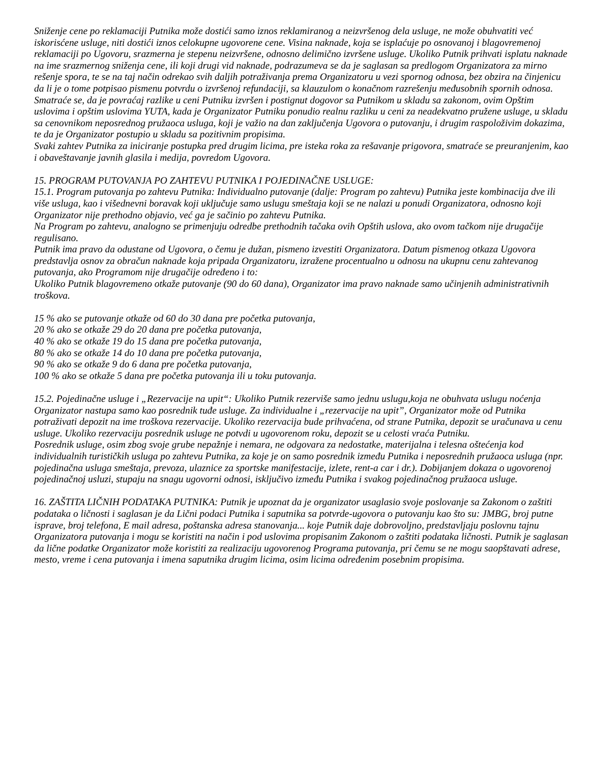Sniženje cene po reklamaciji Putnika može dostići samo iznos reklamiranog a neizvršenog dela usluge, ne može obuhvatiti već iskorisćene usluge, niti dostići iznos celokupne ugovorene cene. Visina naknade, koja se isplaćuje po osnovanoj i blagovremenoj reklamaciji po Ugovoru, srazmerna je stepenu neizvršene, odnosno delimično izvršene usluge. Ukoliko Putnik prihvati isplatu naknade na ime srazmernog sniženja cene, ili koji drugi vid naknade, podrazumeva se da je saglasan sa predlogom Organizatora za mirno rešenje spora, te se na taj način odrekao svih daljih potraživanja prema Organizatoru u vezi spornog odnosa, bez obzira na činjenicu da li je o tome potpisao pismenu potvrdu o izvršenoj refundaciji, sa klauzulom o konačnom razrešenju međusobnih spornih odnosa.
Smatraće se, da je povraćaj razlike u ceni Putniku izvršen i postignut dogovor sa Putnikom u skladu sa zakonom, ovim Opštim uslovima i opštim uslovima YUTA, kada je Organizator Putniku ponudio realnu razliku u ceni za neadekvatno pružene usluge, u skladu sa cenovnikom neposrednog pružaoca usluga, koji je važio na dan zaključenja Ugovora o putovanju, i drugim raspoloživim dokazima, te da je Organizator postupio u skladu sa pozitivnim propisima.
Svaki zahtev Putnika za iniciranje postupka pred drugim licima, pre isteka roka za rešavanje prigovora, smatraće se preuranjenim, kao i obaveštavanje javnih glasila i medija, povredom Ugovora.
15. PROGRAM PUTOVANJA PO ZAHTEVU PUTNIKA I POJEDINAČNE USLUGE:
15.1. Program putovanja po zahtevu Putnika: Individualno putovanje (dalje: Program po zahtevu) Putnika jeste kombinacija dve ili više usluga, kao i višednevni boravak koji uključuje samo uslugu smeštaja koji se ne nalazi u ponudi Organizatora, odnosno koji Organizator nije prethodno objavio, već ga je sačinio po zahtevu Putnika.
Na Program po zahtevu, analogno se primenjuju odredbe prethodnih tačaka ovih Opštih uslova, ako ovom tačkom nije drugačije regulisano.
Putnik ima pravo da odustane od Ugovora, o čemu je dužan, pismeno izvestiti Organizatora. Datum pismenog otkaza Ugovora predstavlja osnov za obračun naknade koja pripada Organizatoru, izražene procentualno u odnosu na ukupnu cenu zahtevanog putovanja, ako Programom nije drugačije određeno i to:
Ukoliko Putnik blagovremeno otkaže putovanje (90 do 60 dana), Organizator ima pravo naknade samo učinjenih administrativnih troškova.
15 % ako se putovanje otkaže od 60 do 30 dana pre početka putovanja,
20 % ako se otkaže 29 do 20 dana pre početka putovanja,
40 % ako se otkaže 19 do 15 dana pre početka putovanja,
80 % ako se otkaže 14 do 10 dana pre početka putovanja,
90 % ako se otkaže 9 do 6 dana pre početka putovanja,
100 % ako se otkaže 5 dana pre početka putovanja ili u toku putovanja.
15.2. Pojedinačne usluge i „Rezervacije na upit“: Ukoliko Putnik rezerviše samo jednu uslugu,koja ne obuhvata uslugu noćenja Organizator nastupa samo kao posrednik tuđe usluge. Za individualne i „rezervacije na upit”, Organizator može od Putnika potraživati depozit na ime troškova rezervacije. Ukoliko rezervacija bude prihvaćena, od strane Putnika, depozit se uračunava u cenu usluge. Ukoliko rezervaciju posrednik usluge ne potvdi u ugovorenom roku, depozit se u celosti vraća Putniku.
Posrednik usluge, osim zbog svoje grube nepažnje i nemara, ne odgovara za nedostatke, materijalna i telesna oštećenja kod individualnih turističkih usluga po zahtevu Putnika, za koje je on samo posrednik između Putnika i neposrednih pružaoca usluga (npr. pojedinačna usluga smeštaja, prevoza, ulaznice za sportske manifestacije, izlete, rent-a car i dr.). Dobijanjem dokaza o ugovorenoj pojedinačnoj usluzi, stupaju na snagu ugovorni odnosi, isključivo između Putnika i svakog pojedinačnog pružaoca usluge.
16. ZAŠTITA LIČNIH PODATAKA PUTNIKA: Putnik je upoznat da je organizator usaglasio svoje poslovanje sa Zakonom o zaštiti podataka o ličnosti i saglasan je da Lični podaci Putnika i saputnika sa potvrde-ugovora o putovanju kao što su: JMBG, broj putne isprave, broj telefona, E mail adresa, poštanska adresa stanovanja... koje Putnik daje dobrovoljno, predstavljaju poslovnu tajnu Organizatora putovanja i mogu se koristiti na način i pod uslovima propisanim Zakonom o zaštiti podataka ličnosti. Putnik je saglasan da lične podatke Organizator može koristiti za realizaciju ugovorenog Programa putovanja, pri čemu se ne mogu saopštavati adrese, mesto, vreme i cena putovanja i imena saputnika drugim licima, osim licima određenim posebnim propisima.